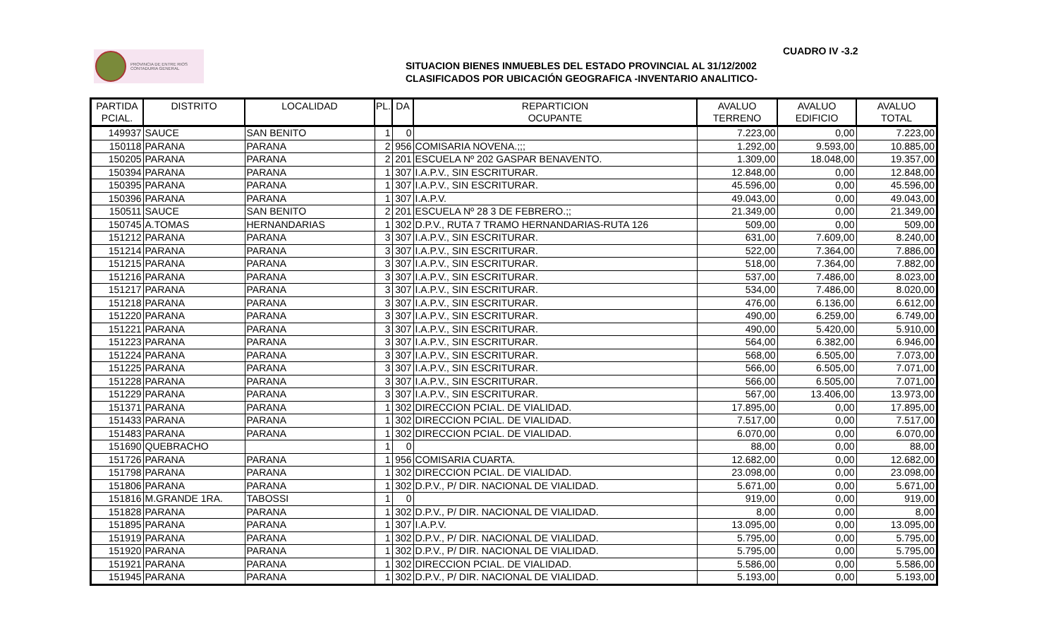PROVINCIA DE ENTRE RIOS
CONTADURIA GENERAL
CUADRO IV -3.2
SITUACION BIENES INMUEBLES DEL ESTADO PROVINCIAL AL 31/12/2002
CLASIFICADOS POR UBICACIÓN GEOGRAFICA -INVENTARIO ANALITICO-
| PARTIDA PCIAL. | DISTRITO | LOCALIDAD | PL. | DA | REPARTICION OCUPANTE | AVALUO TERRENO | AVALUO EDIFICIO | AVALUO TOTAL |
| --- | --- | --- | --- | --- | --- | --- | --- | --- |
| 149937 | SAUCE | SAN BENITO | 1 | 0 | | 7.223,00 | 0,00 | 7.223,00 |
| 150118 | PARANA | PARANA | 2 | 956 | COMISARIA NOVENA.;;; | 1.292,00 | 9.593,00 | 10.885,00 |
| 150205 | PARANA | PARANA | 2 | 201 | ESCUELA Nº 202 GASPAR BENAVENTO. | 1.309,00 | 18.048,00 | 19.357,00 |
| 150394 | PARANA | PARANA | 1 | 307 | I.A.P.V., SIN ESCRITURAR. | 12.848,00 | 0,00 | 12.848,00 |
| 150395 | PARANA | PARANA | 1 | 307 | I.A.P.V., SIN ESCRITURAR. | 45.596,00 | 0,00 | 45.596,00 |
| 150396 | PARANA | PARANA | 1 | 307 | I.A.P.V. | 49.043,00 | 0,00 | 49.043,00 |
| 150511 | SAUCE | SAN BENITO | 2 | 201 | ESCUELA Nº 28 3 DE FEBRERO.;; | 21.349,00 | 0,00 | 21.349,00 |
| 150745 | A.TOMAS | HERNANDARIAS | 1 | 302 | D.P.V., RUTA 7 TRAMO HERNANDARIAS-RUTA 126 | 509,00 | 0,00 | 509,00 |
| 151212 | PARANA | PARANA | 3 | 307 | I.A.P.V., SIN ESCRITURAR. | 631,00 | 7.609,00 | 8.240,00 |
| 151214 | PARANA | PARANA | 3 | 307 | I.A.P.V., SIN ESCRITURAR. | 522,00 | 7.364,00 | 7.886,00 |
| 151215 | PARANA | PARANA | 3 | 307 | I.A.P.V., SIN ESCRITURAR. | 518,00 | 7.364,00 | 7.882,00 |
| 151216 | PARANA | PARANA | 3 | 307 | I.A.P.V., SIN ESCRITURAR. | 537,00 | 7.486,00 | 8.023,00 |
| 151217 | PARANA | PARANA | 3 | 307 | I.A.P.V., SIN ESCRITURAR. | 534,00 | 7.486,00 | 8.020,00 |
| 151218 | PARANA | PARANA | 3 | 307 | I.A.P.V., SIN ESCRITURAR. | 476,00 | 6.136,00 | 6.612,00 |
| 151220 | PARANA | PARANA | 3 | 307 | I.A.P.V., SIN ESCRITURAR. | 490,00 | 6.259,00 | 6.749,00 |
| 151221 | PARANA | PARANA | 3 | 307 | I.A.P.V., SIN ESCRITURAR. | 490,00 | 5.420,00 | 5.910,00 |
| 151223 | PARANA | PARANA | 3 | 307 | I.A.P.V., SIN ESCRITURAR. | 564,00 | 6.382,00 | 6.946,00 |
| 151224 | PARANA | PARANA | 3 | 307 | I.A.P.V., SIN ESCRITURAR. | 568,00 | 6.505,00 | 7.073,00 |
| 151225 | PARANA | PARANA | 3 | 307 | I.A.P.V., SIN ESCRITURAR. | 566,00 | 6.505,00 | 7.071,00 |
| 151228 | PARANA | PARANA | 3 | 307 | I.A.P.V., SIN ESCRITURAR. | 566,00 | 6.505,00 | 7.071,00 |
| 151229 | PARANA | PARANA | 3 | 307 | I.A.P.V., SIN ESCRITURAR. | 567,00 | 13.406,00 | 13.973,00 |
| 151371 | PARANA | PARANA | 1 | 302 | DIRECCION PCIAL. DE VIALIDAD. | 17.895,00 | 0,00 | 17.895,00 |
| 151433 | PARANA | PARANA | 1 | 302 | DIRECCION PCIAL. DE VIALIDAD. | 7.517,00 | 0,00 | 7.517,00 |
| 151483 | PARANA | PARANA | 1 | 302 | DIRECCION PCIAL. DE VIALIDAD. | 6.070,00 | 0,00 | 6.070,00 |
| 151690 | QUEBRACHO | | 1 | 0 | | 88,00 | 0,00 | 88,00 |
| 151726 | PARANA | PARANA | 1 | 956 | COMISARIA CUARTA. | 12.682,00 | 0,00 | 12.682,00 |
| 151798 | PARANA | PARANA | 1 | 302 | DIRECCION PCIAL. DE VIALIDAD. | 23.098,00 | 0,00 | 23.098,00 |
| 151806 | PARANA | PARANA | 1 | 302 | D.P.V., P/ DIR. NACIONAL DE VIALIDAD. | 5.671,00 | 0,00 | 5.671,00 |
| 151816 | M.GRANDE 1RA. | TABOSSI | 1 | 0 | | 919,00 | 0,00 | 919,00 |
| 151828 | PARANA | PARANA | 1 | 302 | D.P.V., P/ DIR. NACIONAL DE VIALIDAD. | 8,00 | 0,00 | 8,00 |
| 151895 | PARANA | PARANA | 1 | 307 | I.A.P.V. | 13.095,00 | 0,00 | 13.095,00 |
| 151919 | PARANA | PARANA | 1 | 302 | D.P.V., P/ DIR. NACIONAL DE VIALIDAD. | 5.795,00 | 0,00 | 5.795,00 |
| 151920 | PARANA | PARANA | 1 | 302 | D.P.V., P/ DIR. NACIONAL DE VIALIDAD. | 5.795,00 | 0,00 | 5.795,00 |
| 151921 | PARANA | PARANA | 1 | 302 | DIRECCION PCIAL. DE VIALIDAD. | 5.586,00 | 0,00 | 5.586,00 |
| 151945 | PARANA | PARANA | 1 | 302 | D.P.V., P/ DIR. NACIONAL DE VIALIDAD. | 5.193,00 | 0,00 | 5.193,00 |